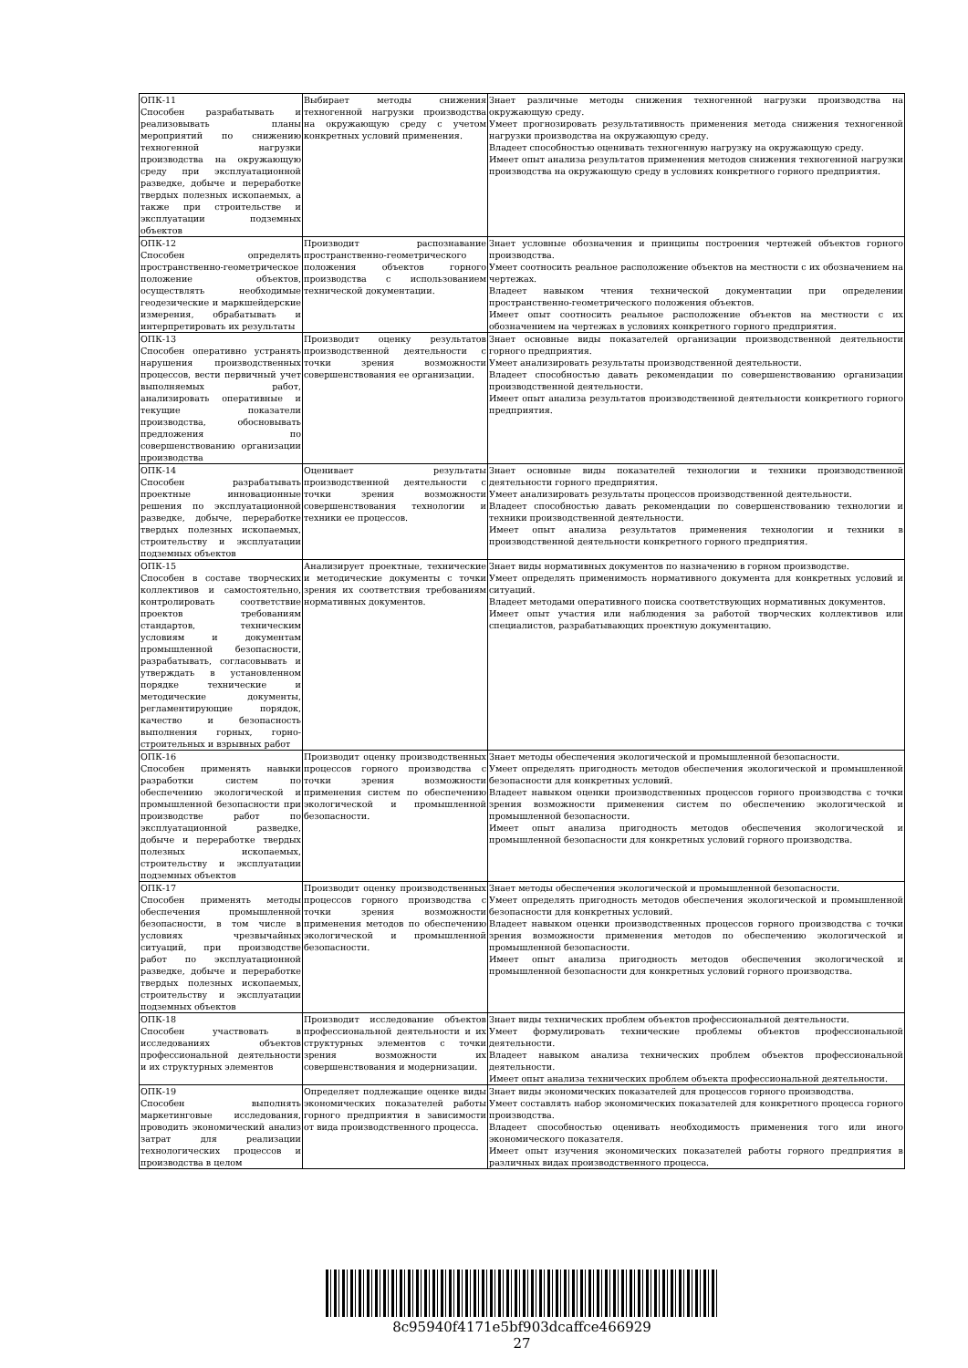| ОПК-11 Способен разрабатывать и реализовывать планы мероприятий по снижению техногенной нагрузки производства на окружающую среду при эксплуатационной разведке, добыче и переработке твердых полезных ископаемых, а также при строительстве и эксплуатации подземных объектов | Выбирает методы снижения техногенной нагрузки производства на окружающую среду с учетом конкретных условий применения. | Знает различные методы снижения техногенной нагрузки производства на окружающую среду. Умеет прогнозировать результативность применения метода снижения техногенной нагрузки производства на окружающую среду. Владеет способностью оценивать техногенную нагрузку на окружающую среду. Имеет опыт анализа результатов применения методов снижения техногенной нагрузки производства на окружающую среду в условиях конкретного горного предприятия. |
| ОПК-12 Способен определять пространственно-геометрическое положение объектов, осуществлять необходимые геодезические и маркшейдерские измерения, обрабатывать и интерпретировать их результаты | Производит распознавание пространственно-геометрического положения объектов горного производства с использованием технической документации. | Знает условные обозначения и принципы построения чертежей объектов горного производства. Умеет соотносить реальное расположение объектов на местности с их обозначением на чертежах. Владеет навыком чтения технической документации при определении пространственно-геометрического положения объектов. Имеет опыт соотносить реальное расположение объектов на местности с их обозначением на чертежах в условиях конкретного горного предприятия. |
| ОПК-13 Способен оперативно устранять нарушения производственных процессов, вести первичный учет выполняемых работ, анализировать оперативные и текущие показатели производства, обосновывать предложения по совершенствованию организации производства | Производит оценку результатов производственной деятельности с точки зрения возможности совершенствования ее организации. | Знает основные виды показателей организации производственной деятельности горного предприятия. Умеет анализировать результаты производственной деятельности. Владеет способностью давать рекомендации по совершенствованию организации производственной деятельности. Имеет опыт анализа результатов производственной деятельности конкретного горного предприятия. |
| ОПК-14 Способен разрабатывать проектные инновационные решения по эксплуатационной разведке, добыче, переработке твердых полезных ископаемых, строительству и эксплуатации подземных объектов | Оценивает результаты производственной деятельности с точки зрения возможности совершенствования технологии и техники ее процессов. | Знает основные виды показателей технологии и техники производственной деятельности горного предприятия. Умеет анализировать результаты процессов производственной деятельности. Владеет способностью давать рекомендации по совершенствованию технологии и техники производственной деятельности. Имеет опыт анализа результатов применения технологии и техники в производственной деятельности конкретного горного предприятия. |
| ОПК-15 Способен в составе творческих коллективов и самостоятельно, контролировать соответствие проектов требованиям стандартов, техническим условиям и документам промышленной безопасности, разрабатывать, согласовывать и утверждать в установленном порядке технические и методические документы, регламентирующие порядок, качество и безопасность выполнения горных, горно-строительных и взрывных работ | Анализирует проектные, технические и методические документы с точки зрения их соответствия требованиям нормативных документов. | Знает виды нормативных документов по назначению в горном производстве. Умеет определять применимость нормативного документа для конкретных условий и ситуаций. Владеет методами оперативного поиска соответствующих нормативных документов. Имеет опыт участия или наблюдения за работой творческих коллективов или специалистов, разрабатывающих проектную документацию. |
| ОПК-16 Способен применять навыки разработки систем по обеспечению экологической и промышленной безопасности при производстве работ по эксплуатационной разведке, добыче и переработке твердых полезных ископаемых, строительству и эксплуатации подземных объектов | Производит оценку производственных процессов горного производства с точки зрения возможности применения систем по обеспечению экологической и промышленной безопасности. | Знает методы обеспечения экологической и промышленной безопасности. Умеет определять пригодность методов обеспечения экологической и промышленной безопасности для конкретных условий. Владеет навыком оценки производственных процессов горного производства с точки зрения возможности применения систем по обеспечению экологической и промышленной безопасности. Имеет опыт анализа пригодность методов обеспечения экологической и промышленной безопасности для конкретных условий горного производства. |
| ОПК-17 Способен применять методы обеспечения промышленной безопасности, в том числе в условиях чрезвычайных ситуаций, при производстве работ по эксплуатационной разведке, добыче и переработке твердых полезных ископаемых, строительству и эксплуатации подземных объектов | Производит оценку производственных процессов горного производства с точки зрения возможности применения методов по обеспечению экологической и промышленной безопасности. | Знает методы обеспечения экологической и промышленной безопасности. Умеет определять пригодность методов обеспечения экологической и промышленной безопасности для конкретных условий. Владеет навыком оценки производственных процессов горного производства с точки зрения возможности применения методов по обеспечению экологической и промышленной безопасности. Имеет опыт анализа пригодность методов обеспечения экологической и промышленной безопасности для конкретных условий горного производства. |
| ОПК-18 Способен участвовать в исследованиях объектов профессиональной деятельности и их структурных элементов | Производит исследование объектов профессиональной деятельности и их структурных элементов с точки зрения возможности их совершенствования и модернизации. | Знает виды технических проблем объектов профессиональной деятельности. Умеет формулировать технические проблемы объектов профессиональной деятельности. Владеет навыком анализа технических проблем объектов профессиональной деятельности. Имеет опыт анализа технических проблем объекта профессиональной деятельности. |
| ОПК-19 Способен выполнять маркетинговые исследования, проводить экономический анализ затрат для реализации технологических процессов и производства в целом | Определяет подлежащие оценке виды экономических показателей работы горного предприятия в зависимости от вида производственного процесса. | Знает виды экономических показателей для процессов горного производства. Умеет составлять набор экономических показателей для конкретного процесса горного производства. Владеет способностью оценивать необходимость применения того или иного экономического показателя. Имеет опыт изучения экономических показателей работы горного предприятия в различных видах производственного процесса. |
8c95940f4171e5bf903dcaffce466929
27